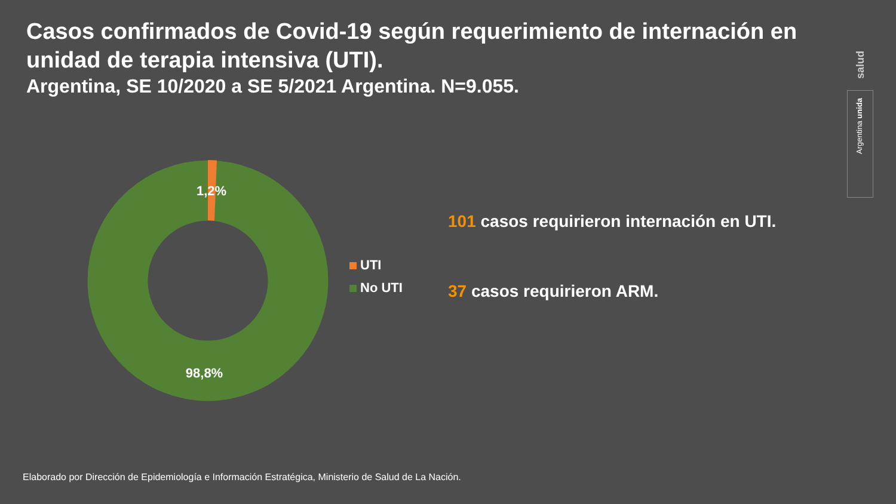Casos confirmados de Covid-19 según requerimiento de internación en unidad de terapia intensiva (UTI).
Argentina, SE 10/2020 a SE 5/2021 Argentina. N=9.055.
1,2%
98,8%
UTI
No UTI
101 casos requirieron internación en UTI.
37 casos requirieron ARM.
salud
Argentina unida
Elaborado por Dirección de Epidemiología e Información Estratégica, Ministerio de Salud de La Nación.